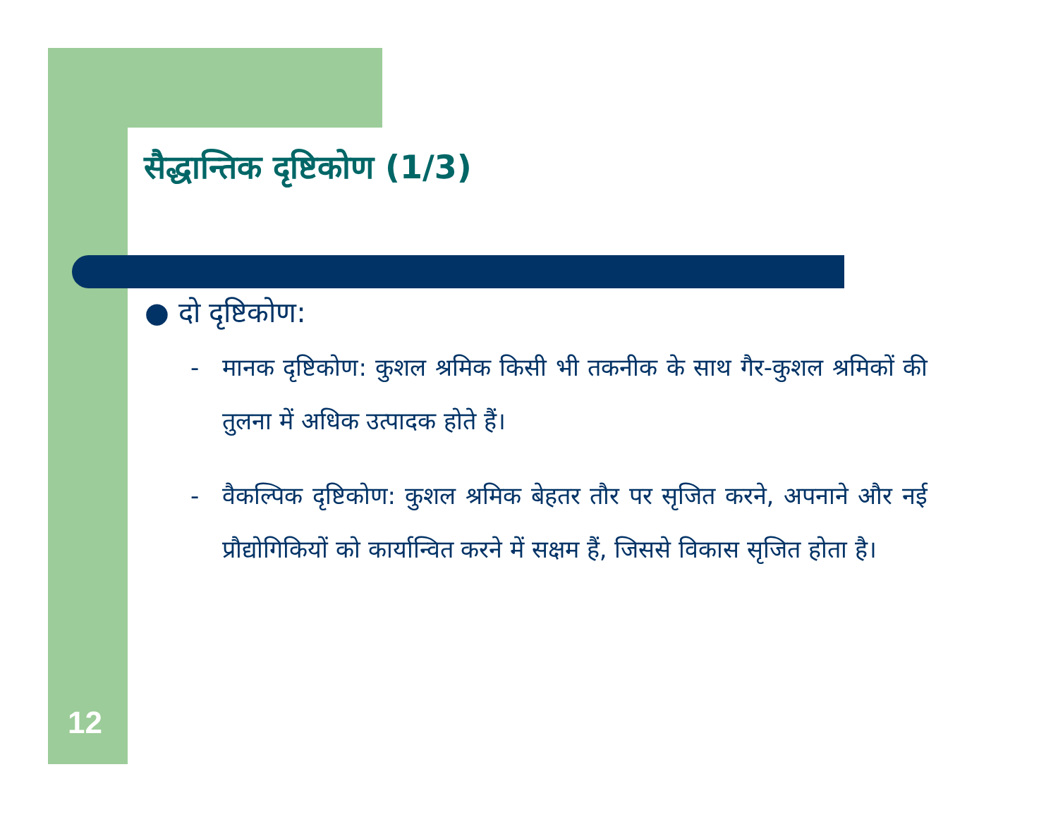सैद्धान्तिक दृष्टिकोण (1/3)
● दो दृष्टिकोण:
- मानक दृष्टिकोण: कुशल श्रमिक किसी भी तकनीक के साथ गैर-कुशल श्रमिकों की तुलना में अधिक उत्पादक होते हैं।
- वैकल्पिक दृष्टिकोण: कुशल श्रमिक बेहतर तौर पर सृजित करने, अपनाने और नई प्रौद्योगिकियों को कार्यान्वित करने में सक्षम हैं, जिससे विकास सृजित होता है।
12